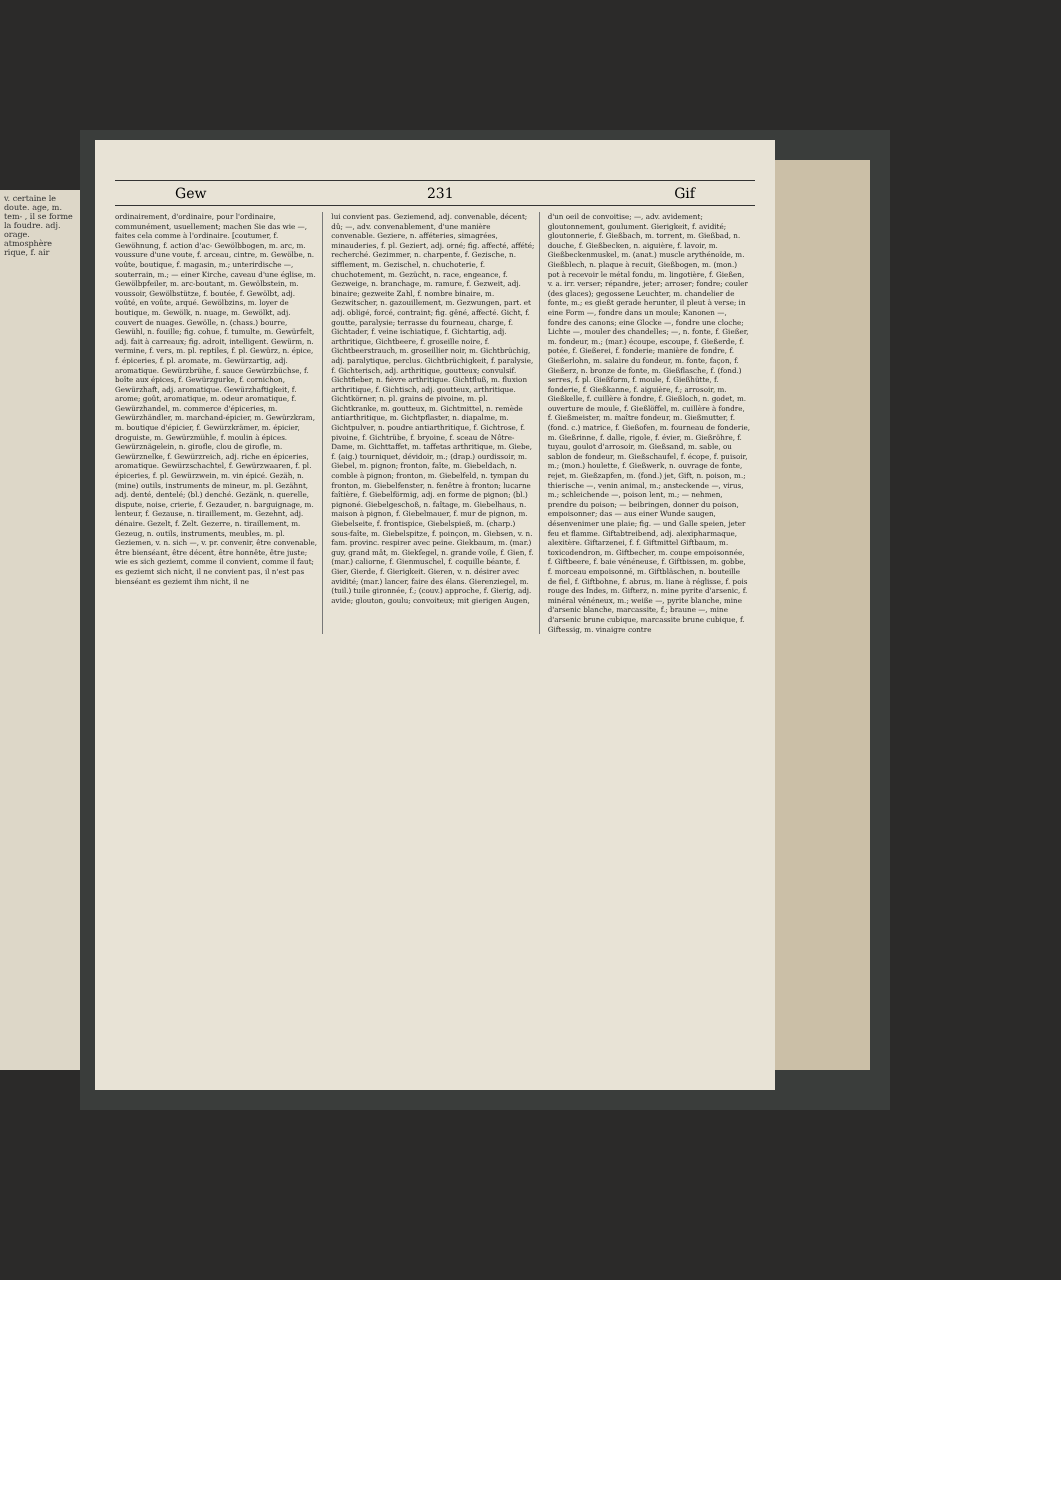v. certaine le doute. age, m. tem- , il se forme la foudre. adj. orage. atmosphère rique, f. air
Gew 231 Gif
ordinairement, d'ordinaire, pour l'ordinaire, communément, usuellement; machen Sie das wie —, faites cela comme à l'ordinaire. [coutumer, f. Gewöhnung, f. action d'ac- Gewölbbogen, m. arc, m. voussure d'une voute, f. arceau, cintre, m. Gewölbe, n. voûte, boutique, f. magasin, m.; unterirdische —, souterrain, m.; — einer Kirche, caveau d'une église, m. Gewölbpfeiler, m. arc-boutant, m. Gewölbstein, m. voussoir, Gewölbstütze, f. boutée, f. Gewölbt, adj. voûté, en voûte, arqué. Gewölbzins, m. loyer de boutique, m. Gewölk, n. nuage, m. Gewölkt, adj. couvert de nuages. Gewölle, n. (chass.) bourre, Gewühl, n. fouille; fig. cohue, f. tumulte, m. Gewürfelt, adj. fait à carreaux; fig. adroit, intelligent. Gewürm, n. vermine, f. vers, m. pl. reptiles, f. pl. Gewürz, n. épice, f. épiceries, f. pl. aromate, m. Gewürzartig, adj. aromatique. Gewürzbrühe, f. sauce Gewürzbüchse, f. boîte aux épices, f. Gewürzgurke, f. cornichon, Gewürzhaft, adj. aromatique. Gewürzhaftigkeit, f. arome; goût, aromatique, m. odeur aromatique, f. Gewürzhandel, m. commerce d'épiceries, m. Gewürzhändler, m. marchand-épicier, m. Gewürzkram, m. boutique d'épicier, f. Gewürzkrämer, m. épicier, droguiste, m. Gewürzmühle, f. moulin à épices. Gewürznägelein, n. girofle, clou de girofle, m. Gewürznelke, f. Gewürzreich, adj. riche en épiceries, aromatique. Gewürzschachtel, f. Gewürzwaaren, f. pl. épiceries, f. pl. Gewürzwein, m. vin épicé. Gezäh, n. (mine) outils, instruments de mineur, m. pl. Gezähnt, adj. denté, dentelé; (bl.) denché. Gezänk, n. querelle, dispute, noise, crierie, f. Gezauder, n. barguignage, m. lenteur, f. Gezause, n. tiraillement, m. Gezehnt, adj. dénaire. Gezelt, f. Zelt. Gezerre, n. tiraillement, m. Gezeug, n. outils, instruments, meubles, m. pl. Geziemen, v. n. sich —, v. pr. convenir, être convenable, être bienséant, être décent, être honnête, être juste; wie es sich geziemt, comme il convient, comme il faut; es geziemt sich nicht, il ne convient pas, il n'est pas bienséant es geziemt ihm nicht, il ne
lui convient pas. Geziemend, adj. convenable, décent; dû; —, adv. convenablement, d'une manière convenable. Geziere, n. afféteries, simagrées, minauderies, f. pl. Geziert, adj. orné; fig. affecté, affété; recherché. Gezimmer, n. charpente, f. Gezische, n. sifflement, m. Gezischel, n. chuchoterie, f. chuchotement, m. Gezücht, n. race, engeance, f. Gezweige, n. branchage, m. ramure, f. Gezweit, adj. binaire; gezweite Zahl, f. nombre binaire, m. Gezwitscher, n. gazouillement, m. Gezwungen, part. et adj. obligé, forcé, contraint; fig. gêné, affecté. Gicht, f. goutte, paralysie; terrasse du fourneau, charge, f. Gichtader, f. veine ischiatique, f. Gichtartig, adj. arthritique, Gichtbeere, f. groseille noire, f. Gichtbeerstrauch, m. groseillier noir, m. Gichtbrüchig, adj. paralytique, perclus. Gichtbrüchigkeit, f. paralysie, f. Gichterisch, adj. arthritique, goutteux; convulsif. Gichtfieber, n. fièvre arthritique. Gichtfluß, m. fluxion arthritique, f. Gichtisch, adj. goutteux, arthritique. Gichtkörner, n. pl. grains de pivoine, m. pl. Gichtkranke, m. goutteux, m. Gichtmittel, n. remède antiarthritique, m. Gichtpflaster, n. diapalme, m. Gichtpulver, n. poudre antiarthritique, f. Gichtrose, f. pivoine, f. Gichtrübe, f. bryoine, f. sceau de Nôtre-Dame, m. Gichttaffet, m. taffetas arthritique, m. Giebe, f. (aig.) tourniquet, dévidoir, m.; (drap.) ourdissoir, m. Giebel, m. pignon; fronton, faîte, m. Giebeldach, n. comble à pignon; fronton, m. Giebelfeld, n. tympan du fronton, m. Giebelfenster, n. fenêtre à fronton; lucarne faîtière, f. Giebelförmig, adj. en forme de pignon; (bl.) pignoné. Giebelgeschoß, n. faîtage, m. Giebelhaus, n. maison à pignon, f. Giebelmauer, f. mur de pignon, m. Giebelseite, f. frontispice, Giebelspieß, m. (charp.) sous-faîte, m. Giebelspitze, f. poinçon, m. Giebsen, v. n. fam. provinc. respirer avec peine. Giekbaum, m. (mar.) guy, grand mât, m. Giekſegel, n. grande voile, f. Gien, f. (mar.) caliorne, f. Gienmuschel, f. coquille béante, f. Gier, Gierde, f. Gierigkeit. Gieren, v. n. désirer avec avidité; (mar.) lancer, faire des élans. Gierenziegel, m. (tuil.) tuile gironnée, f.; (couv.) approche, f. Gierig, adj. avide; glouton, goulu; convoiteux; mit gierigen Augen,
d'un oeil de convoitise; —, adv. avidement; gloutonnement, goulument. Gierigkeit, f. avidité; gloutonnerie, f. Gießbach, m. torrent, m. Gießbad, n. douche, f. Gießbecken, n. aiguière, f. lavoir, m. Gießbeckenmuskel, m. (anat.) muscle arythénoïde, m. Gießblech, n. plaque à recuit, Gießbogen, m. (mon.) pot à recevoir le métal fondu, m. lingotière, f. Gießen, v. a. irr. verser; répandre, jeter; arroser; fondre; couler (des glaces); gegossene Leuchter, m. chandelier de fonte, m.; es gießt gerade herunter, il pleut à verse; in eine Form —, fondre dans un moule; Kanonen —, fondre des canons; eine Glocke —, fondre une cloche; Lichte —, mouler des chandelles; —, n. fonte, f. Gießer, m. fondeur, m.; (mar.) écoupe, escoupe, f. Gießerde, f. potée, f. Gießerei, f. fonderie; manière de fondre, f. Gießerlohn, m. salaire du fondeur, m. fonte, façon, f. Gießerz, n. bronze de fonte, m. Gießflasche, f. (fond.) serres, f. pl. Gießform, f. moule, f. Gießhütte, f. fonderie, f. Gießkanne, f. aiguière, f.; arrosoir, m. Gießkelle, f. cuillère à fondre, f. Gießloch, n. godet, m. ouverture de moule, f. Gießlöffel, m. cuillère à fondre, f. Gießmeister, m. maître fondeur, m. Gießmutter, f. (fond. c.) matrice, f. Gießofen, m. fourneau de fonderie, m. Gießrinne, f. dalle, rigole, f. évier, m. Gießröhre, f. tuyau, goulot d'arrosoir, m. Gießsand, m. sable, ou sablon de fondeur, m. Gießschaufel, f. écope, f. puisoir, m.; (mon.) houlette, f. Gießwerk, n. ouvrage de fonte, rejet, m. Gießzapfen, m. (fond.) jet, Gift, n. poison, m.; thierische —, venin animal, m.; ansteckende —, virus, m.; schleichende —, poison lent, m.; — nehmen, prendre du poison; — beibringen, donner du poison, empoisonner; das — aus einer Wunde saugen, désenvenimer une plaie; fig. — und Galle speien, jeter feu et flamme. Giftabtreibend, adj. alexipharmaque, alexitère. Giftarzenei, f. f. Giftmittel Giftbaum, m. toxicodendron, m. Giftbecher, m. coupe empoisonnée, f. Giftbeere, f. baie vénéneuse, f. Giftbissen, m. gobbe, f. morceau empoisonné, m. Giftbläschen, n. bouteille de fiel, f. Giftbohne, f. abrus, m. liane à réglisse, f. pois rouge des Indes, m. Gifterz, n. mine pyrite d'arsenic, f. minéral vénéneux, m.; weiße —, pyrite blanche, mine d'arsenic blanche, marcassite, f.; braune —, mine d'arsenic brune cubique, marcassite brune cubique, f. Giftessig, m. vinaigre contre